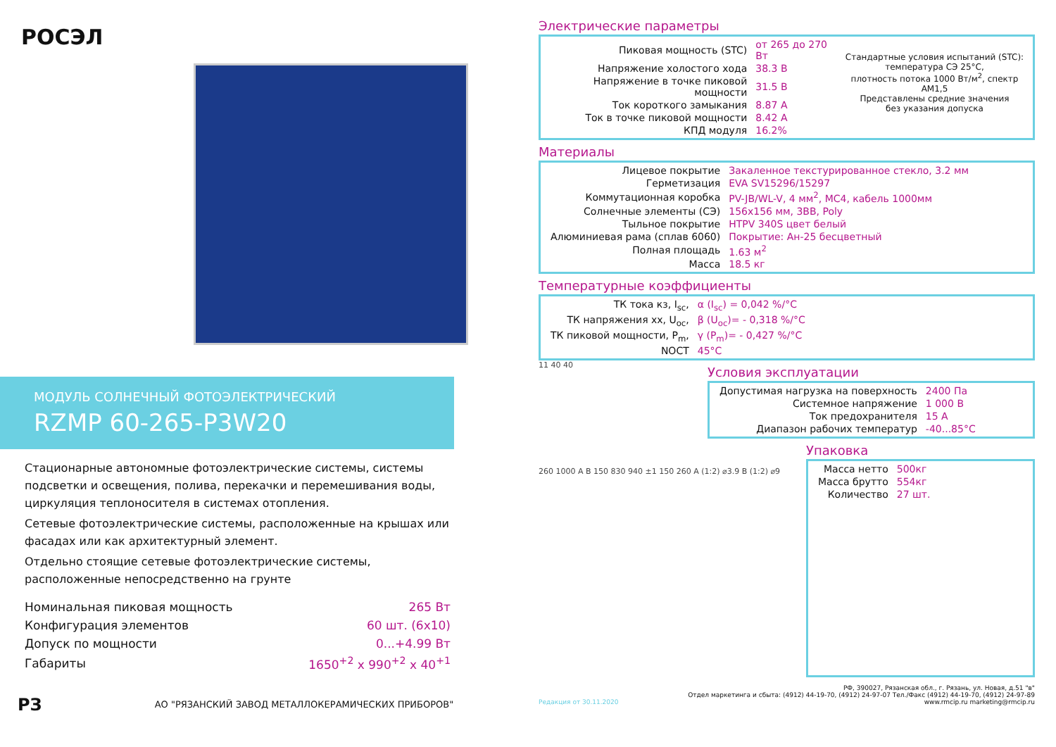РОСЭЛ
МОДУЛЬ СОЛНЕЧНЫЙ ФОТОЭЛЕКТРИЧЕСКИЙ
RZMP 60-265-P3W20
Стационарные автономные фотоэлектрические системы, системы подсветки и освещения, полива, перекачки и перемешивания воды, циркуляция теплоносителя в системах отопления.
Сетевые фотоэлектрические системы, расположенные на крышах или фасадах или как архитектурный элемент.
Отдельно стоящие сетевые фотоэлектрические системы, расположенные непосредственно на грунте
| Номинальная пиковая мощность | 265 Вт |
| Конфигурация элементов | 60 шт. (6x10) |
| Допуск по мощности | 0...+4.99 Вт |
| Габариты | 1650<sup>+2</sup> x 990<sup>+2</sup> x 40<sup>+1</sup> |
РЗ АО "РЯЗАНСКИЙ ЗАВОД МЕТАЛЛОКЕРАМИЧЕСКИХ ПРИБОРОВ"
Электрические параметры
| Пиковая мощность (STC) | от 265 до 270 Вт |
| Напряжение холостого хода | 38.3 В |
| Напряжение в точке пиковой мощности | 31.5 В |
| Ток короткого замыкания | 8.87 А |
| Ток в точке пиковой мощности | 8.42 А |
| КПД модуля | 16.2% |
Стандартные условия испытаний (STC):
температура СЭ 25°С,
плотность потока 1000 Вт/м<sup>2</sup>, спектр АМ1,5
Представлены средние значения
без указания допуска
Материалы
| Лицевое покрытие | Закаленное текстурированное стекло, 3.2 мм |
| Герметизация | EVA SV15296/15297 |
| Коммутационная коробка | PV-JB/WL-V, 4 мм<sup>2</sup>, MC4, кабель 1000мм |
| Солнечные элементы (СЭ) | 156x156 мм, 3BB, Poly |
| Тыльное покрытие | HTPV 340S цвет белый |
| Алюминиевая рама (сплав 6060) | Покрытие: Ан-25 бесцветный |
| Полная площадь | 1.63 м<sup>2</sup> |
| Масса | 18.5 кг |
Температурные коэффициенты
| ТК тока кз, I<sub>sc</sub>, | α (I<sub>sc</sub>) = 0,042 %/°С |
| ТК напряжения хх, U<sub>oc</sub>, | β (U<sub>oc</sub>)= - 0,318 %/°С |
| ТК пиковой мощности, P<sub>m</sub>, | γ (P<sub>m</sub>)= - 0,427 %/°С |
| NOCT | 45°С |
11 40 40
Условия эксплуатации
| Допустимая нагрузка на поверхность | 2400 Па |
| Системное напряжение | 1 000 В |
| Ток предохранителя | 15 А |
| Диапазон рабочих температур | -40...85°С |
260 1000 A B 150 830 940 ±1 150 260 A (1:2) ⌀3.9 B (1:2) ⌀9
Упаковка
| Масса нетто | 500кг |
| Масса брутто | 554кг |
| Количество | 27 шт. |
Редакция от 30.11.2020
РФ, 390027, Рязанская обл., г. Рязань, ул. Новая, д.51 "в"
Отдел маркетинга и сбыта: (4912) 44-19-70, (4912) 24-97-07 Тел./Факс (4912) 44-19-70, (4912) 24-97-89
www.rmcip.ru marketing@rmcip.ru